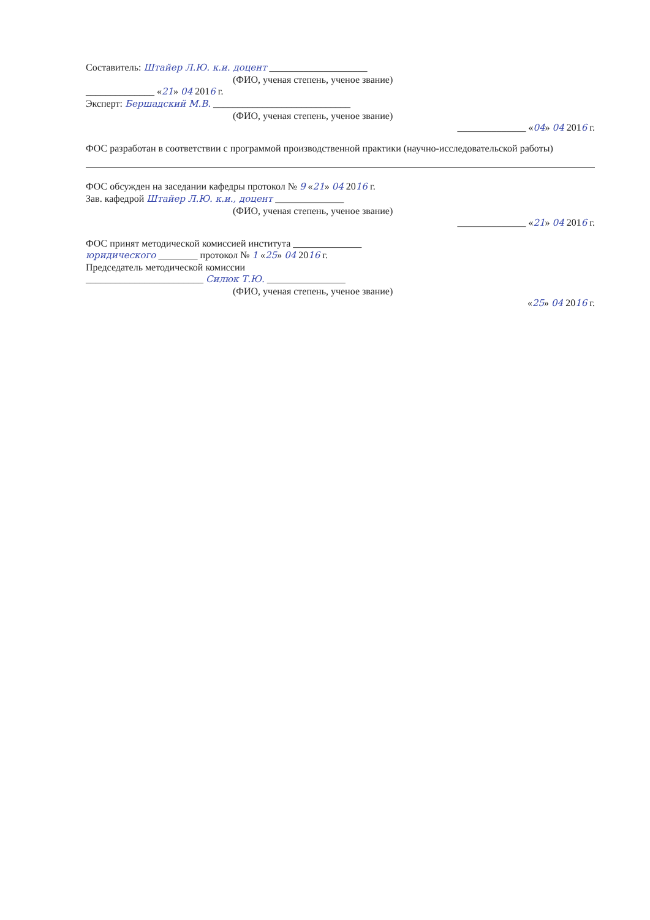Составитель: Штайер Л.Ю. к.и. доцент ____________________
(ФИО, ученая степень, ученое звание)
______________ «21» 04 2016 г.
Эксперт: Бершадский М.В. ____________________________
(ФИО, ученая степень, ученое звание)
______________ «04» 04 2016 г.
ФОС разработан в соответствии с программой производственной практики (научно-исследовательской работы)
ФОС обсужден на заседании кафедры протокол № 9 «21» 04 2016 г.
Зав. кафедрой Штайер Л.Ю. к.и., доцент ______________
(ФИО, ученая степень, ученое звание)
______________ «21» 04 2016 г.
ФОС принят методической комиссией института ______________
юридического ________ протокол № 1 «25» 04 2016 г.
Председатель методической комиссии
________________________ Силюк Т.Ю. ________________
(ФИО, ученая степень, ученое звание)
«25» 04 2016 г.